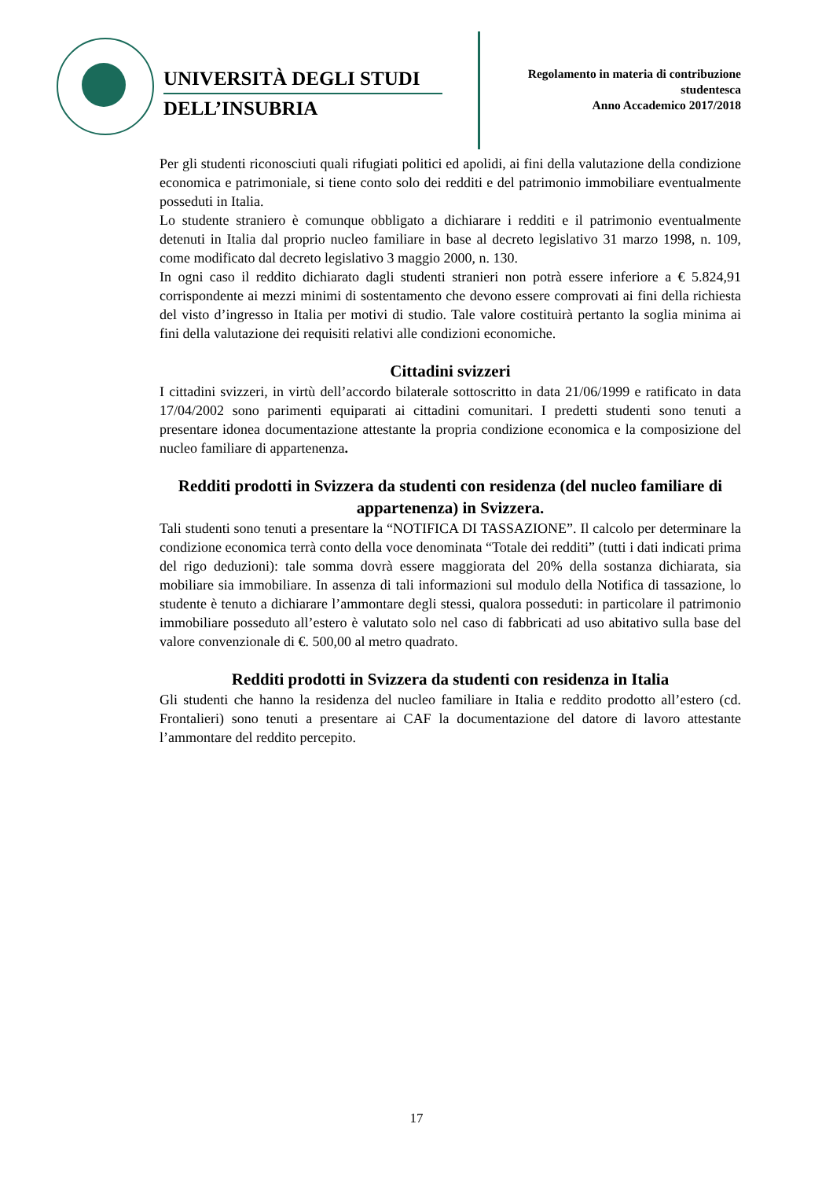UNIVERSITÀ DEGLI STUDI
DELL’INSUBRIA
Regolamento in materia di contribuzione
studentesca
Anno Accademico 2017/2018
Per gli studenti riconosciuti quali rifugiati politici ed apolidi, ai fini della valutazione della condizione economica e patrimoniale, si tiene conto solo dei redditi e del patrimonio immobiliare eventualmente posseduti in Italia.
Lo studente straniero è comunque obbligato a dichiarare i redditi e il patrimonio eventualmente detenuti in Italia dal proprio nucleo familiare in base al decreto legislativo 31 marzo 1998, n. 109, come modificato dal decreto legislativo 3 maggio 2000, n. 130.
In ogni caso il reddito dichiarato dagli studenti stranieri non potrà essere inferiore a € 5.824,91 corrispondente ai mezzi minimi di sostentamento che devono essere comprovati ai fini della richiesta del visto d’ingresso in Italia per motivi di studio. Tale valore costituirà pertanto la soglia minima ai fini della valutazione dei requisiti relativi alle condizioni economiche.
Cittadini svizzeri
I cittadini svizzeri, in virtù dell’accordo bilaterale sottoscritto in data 21/06/1999 e ratificato in data 17/04/2002 sono parimenti equiparati ai cittadini comunitari. I predetti studenti sono tenuti a presentare idonea documentazione attestante la propria condizione economica e la composizione del nucleo familiare di appartenenza.
Redditi prodotti in Svizzera da studenti con residenza (del nucleo familiare di appartenenza) in Svizzera.
Tali studenti sono tenuti a presentare la “NOTIFICA DI TASSAZIONE”. Il calcolo per determinare la condizione economica terrà conto della voce denominata “Totale dei redditi” (tutti i dati indicati prima del rigo deduzioni): tale somma dovrà essere maggiorata del 20% della sostanza dichiarata, sia mobiliare sia immobiliare. In assenza di tali informazioni sul modulo della Notifica di tassazione, lo studente è tenuto a dichiarare l’ammontare degli stessi, qualora posseduti: in particolare il patrimonio immobiliare posseduto all’estero è valutato solo nel caso di fabbricati ad uso abitativo sulla base del valore convenzionale di €. 500,00 al metro quadrato.
Redditi prodotti in Svizzera da studenti con residenza in Italia
Gli studenti che hanno la residenza del nucleo familiare in Italia e reddito prodotto all’estero (cd. Frontalieri) sono tenuti a presentare ai CAF la documentazione del datore di lavoro attestante l’ammontare del reddito percepito.
17